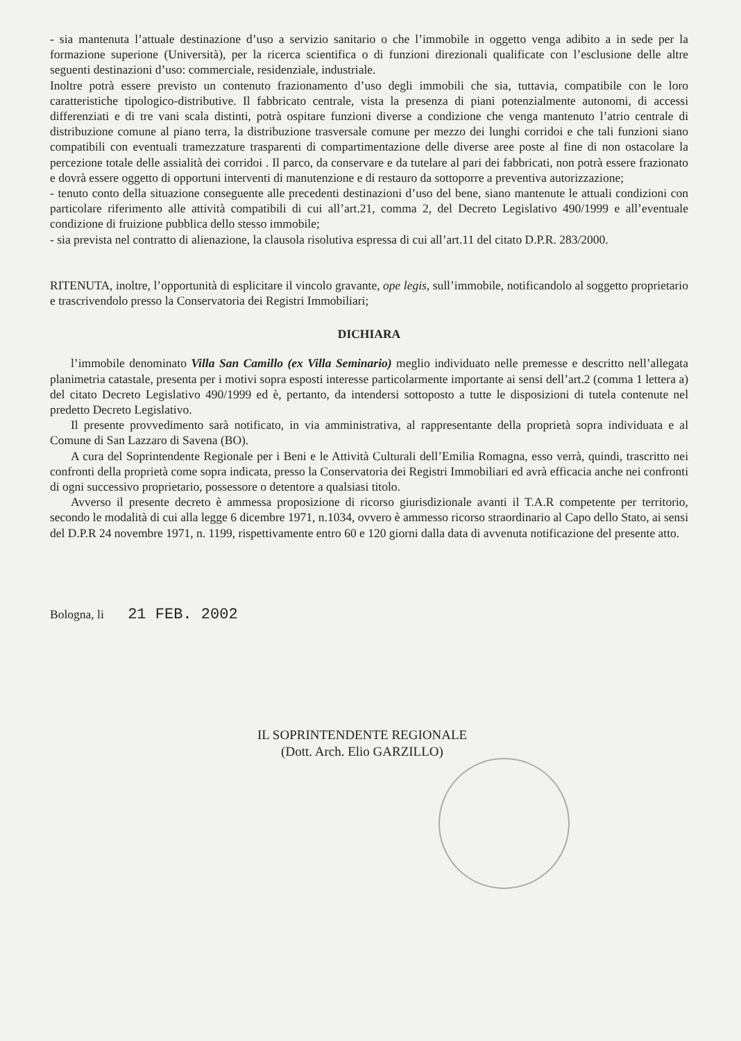- sia mantenuta l’attuale destinazione d’uso a servizio sanitario o che l’immobile in oggetto venga adibito a in sede per la formazione superione (Università), per la ricerca scientifica o di funzioni direzionali qualificate con l’esclusione delle altre seguenti destinazioni d’uso: commerciale, residenziale, industriale.
Inoltre potrà essere previsto un contenuto frazionamento d’uso degli immobili che sia, tuttavia, compatibile con le loro caratteristiche tipologico-distributive. Il fabbricato centrale, vista la presenza di piani potenzialmente autonomi, di accessi differenziati e di tre vani scala distinti, potrà ospitare funzioni diverse a condizione che venga mantenuto l’atrio centrale di distribuzione comune al piano terra, la distribuzione trasversale comune per mezzo dei lunghi corridoi e che tali funzioni siano compatibili con eventuali tramezzature trasparenti di compartimentazione delle diverse aree poste al fine di non ostacolare la percezione totale delle assialità dei corridoi . Il parco, da conservare e da tutelare al pari dei fabbricati, non potrà essere frazionato e dovrà essere oggetto di opportuni interventi di manutenzione e di restauro da sottoporre a preventiva autorizzazione;
- tenuto conto della situazione conseguente alle precedenti destinazioni d’uso del bene, siano mantenute le attuali condizioni con particolare riferimento alle attività compatibili di cui all’art.21, comma 2, del Decreto Legislativo 490/1999 e all’eventuale condizione di fruizione pubblica dello stesso immobile;
- sia prevista nel contratto di alienazione, la clausola risolutiva espressa di cui all’art.11 del citato D.P.R. 283/2000.
RITENUTA, inoltre, l’opportunità di esplicitare il vincolo gravante, ope legis, sull’immobile, notificandolo al soggetto proprietario e trascrivendolo presso la Conservatoria dei Registri Immobiliari;
DICHIARA
l’immobile denominato Villa San Camillo (ex Villa Seminario) meglio individuato nelle premesse e descritto nell’allegata planimetria catastale, presenta per i motivi sopra esposti interesse particolarmente importante ai sensi dell’art.2 (comma 1 lettera a) del citato Decreto Legislativo 490/1999 ed è, pertanto, da intendersi sottoposto a tutte le disposizioni di tutela contenute nel predetto Decreto Legislativo.
Il presente provvedimento sarà notificato, in via amministrativa, al rappresentante della proprietà sopra individuata e al Comune di San Lazzaro di Savena (BO).
A cura del Soprintendente Regionale per i Beni e le Attività Culturali dell’Emilia Romagna, esso verrà, quindi, trascritto nei confronti della proprietà come sopra indicata, presso la Conservatoria dei Registri Immobiliari ed avrà efficacia anche nei confronti di ogni successivo proprietario, possessore o detentore a qualsiasi titolo.
Avverso il presente decreto è ammessa proposizione di ricorso giurisdizionale avanti il T.A.R competente per territorio, secondo le modalità di cui alla legge 6 dicembre 1971, n.1034, ovvero è ammesso ricorso straordinario al Capo dello Stato, ai sensi del D.P.R 24 novembre 1971, n. 1199, rispettivamente entro 60 e 120 giorni dalla data di avvenuta notificazione del presente atto.
Bologna, li 21 FEB. 2002
IL SOPRINTENDENTE REGIONALE
(Dott. Arch. Elio GARZILLO)